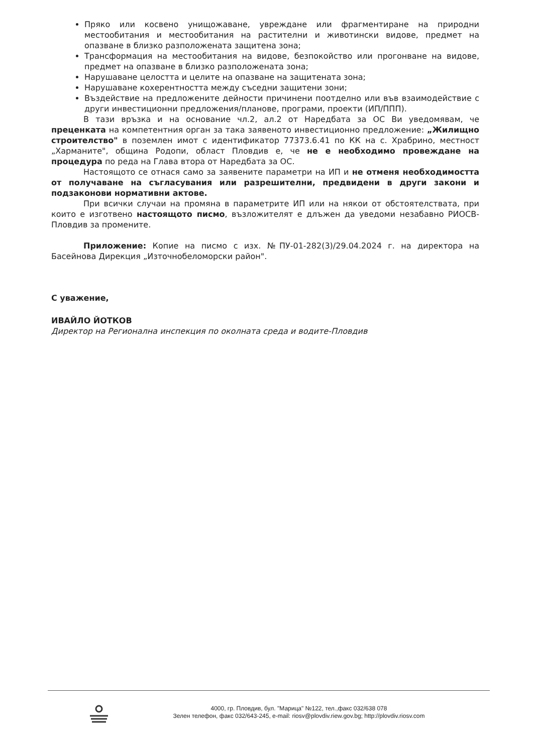Пряко или косвено унищожаване, увреждане или фрагментиране на природни местообитания и местообитания на растителни и животински видове, предмет на опазване в близко разположената защитена зона;
Трансформация на местообитания на видове, безпокойство или прогонване на видове, предмет на опазване в близко разположената зона;
Нарушаване целостта и целите на опазване на защитената зона;
Нарушаване кохерентността между съседни защитени зони;
Въздействие на предложените дейности причинени поотделно или във взаимодействие с други инвестиционни предложения/планове, програми, проекти (ИП/ППП).
В тази връзка и на основание чл.2, ал.2 от Наредбата за ОС Ви уведомявам, че преценката на компетентния орган за така заявеното инвестиционно предложение: „Жилищно строителство" в поземлен имот с идентификатор 77373.6.41 по КК на с. Храбрино, местност „Харманите", община Родопи, област Пловдив е, че не е необходимо провеждане на процедура по реда на Глава втора от Наредбата за ОС.
Настоящото се отнася само за заявените параметри на ИП и не отменя необходимостта от получаване на съгласувания или разрешителни, предвидени в други закони и подзаконови нормативни актове.
При всички случаи на промяна в параметрите ИП или на някои от обстоятелствата, при които е изготвено настоящото писмо, възложителят е длъжен да уведоми незабавно РИОСВ-Пловдив за промените.
Приложение: Копие на писмо с изх. №ПУ-01-282(3)/29.04.2024 г. на директора на Басейнова Дирекция „Източнобеломорски район".
С уважение,
ИВАЙЛО ЙОТКОВ
Директор на Регионална инспекция по околната среда и водите-Пловдив
4000, гр. Пловдив, бул. "Марица" №122, тел.,факс 032/638 078
Зелен телефон, факс 032/643-245, e-mail: riosv@plovdiv.riew.gov.bg; http://plovdiv.riosv.com